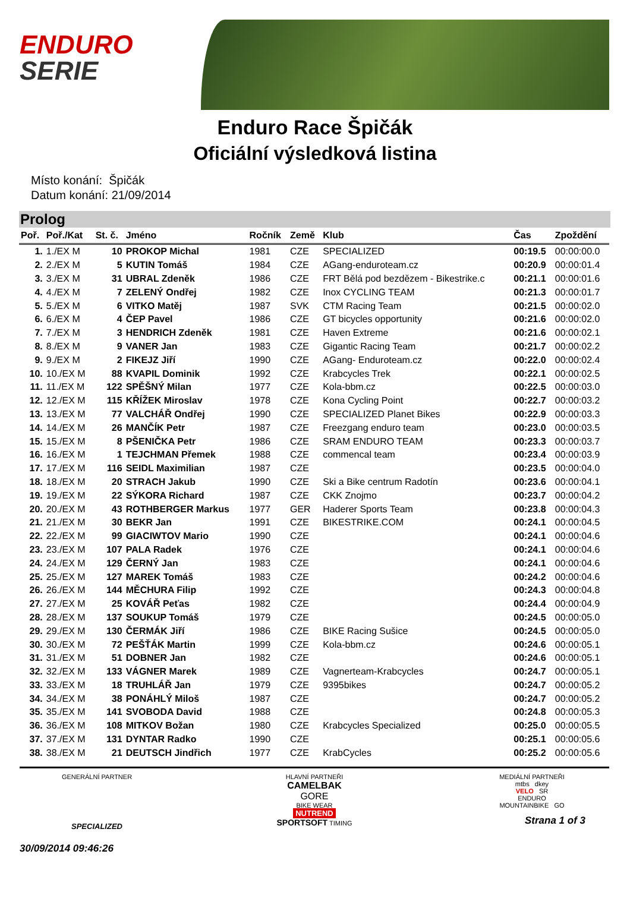ENDURO
SERIE
Enduro Race Špičák
Oficiální výsledková listina
Místo konání: Špičák
Datum konání: 21/09/2014
Prolog
| Poř. | Poř./Kat | St. č. | Jméno | Ročník | Země | Klub | Čas | Zpoždění |
| --- | --- | --- | --- | --- | --- | --- | --- | --- |
| 1. | 1./EX M | 10 | PROKOP Michal | 1981 | CZE | SPECIALIZED | 00:19.5 | 00:00:00.0 |
| 2. | 2./EX M | 5 | KUTIN Tomáš | 1984 | CZE | AGang-enduroteam.cz | 00:20.9 | 00:00:01.4 |
| 3. | 3./EX M | 31 | UBRAL Zdeněk | 1986 | CZE | FRT Bělá pod bezdězem - Bikestrike.c | 00:21.1 | 00:00:01.6 |
| 4. | 4./EX M | 7 | ZELENÝ Ondřej | 1982 | CZE | Inox CYCLING TEAM | 00:21.3 | 00:00:01.7 |
| 5. | 5./EX M | 6 | VITKO Matěj | 1987 | SVK | CTM Racing Team | 00:21.5 | 00:00:02.0 |
| 6. | 6./EX M | 4 | ČEP Pavel | 1986 | CZE | GT bicycles opportunity | 00:21.6 | 00:00:02.0 |
| 7. | 7./EX M | 3 | HENDRICH Zdeněk | 1981 | CZE | Haven Extreme | 00:21.6 | 00:00:02.1 |
| 8. | 8./EX M | 9 | VANER Jan | 1983 | CZE | Gigantic Racing Team | 00:21.7 | 00:00:02.2 |
| 9. | 9./EX M | 2 | FIKEJZ Jiří | 1990 | CZE | AGang- Enduroteam.cz | 00:22.0 | 00:00:02.4 |
| 10. | 10./EX M | 88 | KVAPIL Dominik | 1992 | CZE | Krabcycles Trek | 00:22.1 | 00:00:02.5 |
| 11. | 11./EX M | 122 | SPĚŠNÝ Milan | 1977 | CZE | Kola-bbm.cz | 00:22.5 | 00:00:03.0 |
| 12. | 12./EX M | 115 | KŘÍŽEK Miroslav | 1978 | CZE | Kona Cycling Point | 00:22.7 | 00:00:03.2 |
| 13. | 13./EX M | 77 | VALCHÁŘ Ondřej | 1990 | CZE | SPECIALIZED Planet Bikes | 00:22.9 | 00:00:03.3 |
| 14. | 14./EX M | 26 | MANČÍK Petr | 1987 | CZE | Freezgang enduro team | 00:23.0 | 00:00:03.5 |
| 15. | 15./EX M | 8 | PŠENIČKA Petr | 1986 | CZE | SRAM ENDURO TEAM | 00:23.3 | 00:00:03.7 |
| 16. | 16./EX M | 1 | TEJCHMAN Přemek | 1988 | CZE | commencal team | 00:23.4 | 00:00:03.9 |
| 17. | 17./EX M | 116 | SEIDL Maximilian | 1987 | CZE | | 00:23.5 | 00:00:04.0 |
| 18. | 18./EX M | 20 | STRACH Jakub | 1990 | CZE | Ski a Bike centrum Radotín | 00:23.6 | 00:00:04.1 |
| 19. | 19./EX M | 22 | SÝKORA Richard | 1987 | CZE | CKK Znojmo | 00:23.7 | 00:00:04.2 |
| 20. | 20./EX M | 43 | ROTHBERGER Markus | 1977 | GER | Haderer Sports Team | 00:23.8 | 00:00:04.3 |
| 21. | 21./EX M | 30 | BEKR Jan | 1991 | CZE | BIKESTRIKE.COM | 00:24.1 | 00:00:04.5 |
| 22. | 22./EX M | 99 | GIACIWTOV Mario | 1990 | CZE | | 00:24.1 | 00:00:04.6 |
| 23. | 23./EX M | 107 | PALA Radek | 1976 | CZE | | 00:24.1 | 00:00:04.6 |
| 24. | 24./EX M | 129 | ČERNÝ Jan | 1983 | CZE | | 00:24.1 | 00:00:04.6 |
| 25. | 25./EX M | 127 | MAREK Tomáš | 1983 | CZE | | 00:24.2 | 00:00:04.6 |
| 26. | 26./EX M | 144 | MĚCHURA Filip | 1992 | CZE | | 00:24.3 | 00:00:04.8 |
| 27. | 27./EX M | 25 | KOVÁŘ Peťas | 1982 | CZE | | 00:24.4 | 00:00:04.9 |
| 28. | 28./EX M | 137 | SOUKUP Tomáš | 1979 | CZE | | 00:24.5 | 00:00:05.0 |
| 29. | 29./EX M | 130 | ČERMÁK Jiří | 1986 | CZE | BIKE Racing Sušice | 00:24.5 | 00:00:05.0 |
| 30. | 30./EX M | 72 | PEŠŤÁK Martin | 1999 | CZE | Kola-bbm.cz | 00:24.6 | 00:00:05.1 |
| 31. | 31./EX M | 51 | DOBNER Jan | 1982 | CZE | | 00:24.6 | 00:00:05.1 |
| 32. | 32./EX M | 133 | VÁGNER Marek | 1989 | CZE | Vagnerteam-Krabcycles | 00:24.7 | 00:00:05.1 |
| 33. | 33./EX M | 18 | TRUHLÁŘ Jan | 1979 | CZE | 9395bikes | 00:24.7 | 00:00:05.2 |
| 34. | 34./EX M | 38 | PONÁHLÝ Miloš | 1987 | CZE | | 00:24.7 | 00:00:05.2 |
| 35. | 35./EX M | 141 | SVOBODA David | 1988 | CZE | | 00:24.8 | 00:00:05.3 |
| 36. | 36./EX M | 108 | MITKOV Božan | 1980 | CZE | Krabcycles Specialized | 00:25.0 | 00:00:05.5 |
| 37. | 37./EX M | 131 | DYNTAR Radko | 1990 | CZE | | 00:25.1 | 00:00:05.6 |
| 38. | 38./EX M | 21 | DEUTSCH Jindřich | 1977 | CZE | KrabCycles | 00:25.2 | 00:00:05.6 |
GENERÁLNÍ PARTNER
SPECIALIZED
30/09/2014 09:46:26
HLAVNÍ PARTNEŘI
CAMELBAK
GORE
BIKE WEAR
NUTREND
SPORTSOFT TIMING
MEDIÁLNÍ PARTNEŘI
mtbs dkey
VELO SR
ENDURO
MOUNTAINBIKE GO
Strana 1 of 3